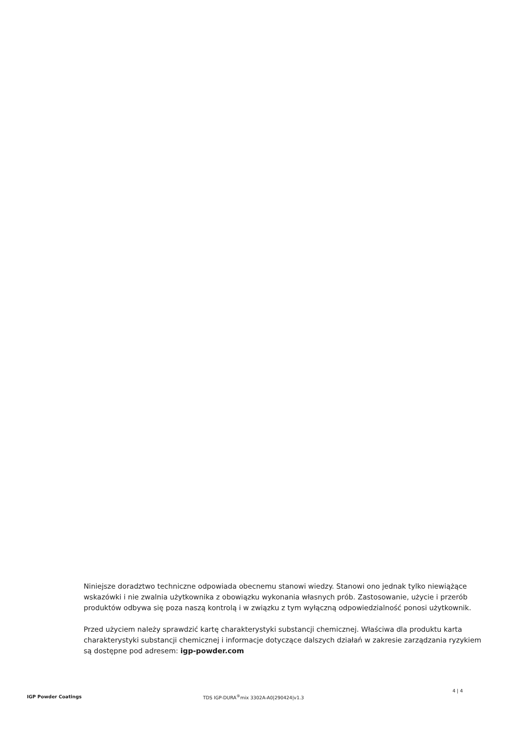Niniejsze doradztwo techniczne odpowiada obecnemu stanowi wiedzy. Stanowi ono jednak tylko niewiążące wskazówki i nie zwalnia użytkownika z obowiązku wykonania własnych prób. Zastosowanie, użycie i przerób produktów odbywa się poza naszą kontrolą i w związku z tym wyłączną odpowiedzialność ponosi użytkownik.
Przed użyciem należy sprawdzić kartę charakterystyki substancji chemicznej. Właściwa dla produktu karta charakterystyki substancji chemicznej i informacje dotyczące dalszych działań w zakresie zarządzania ryzykiem są dostępne pod adresem: igp-powder.com
IGP Powder Coatings TDS IGP-DURA<sup>®</sup>mix 3302A-A0|290424|v1.3
4 | 4